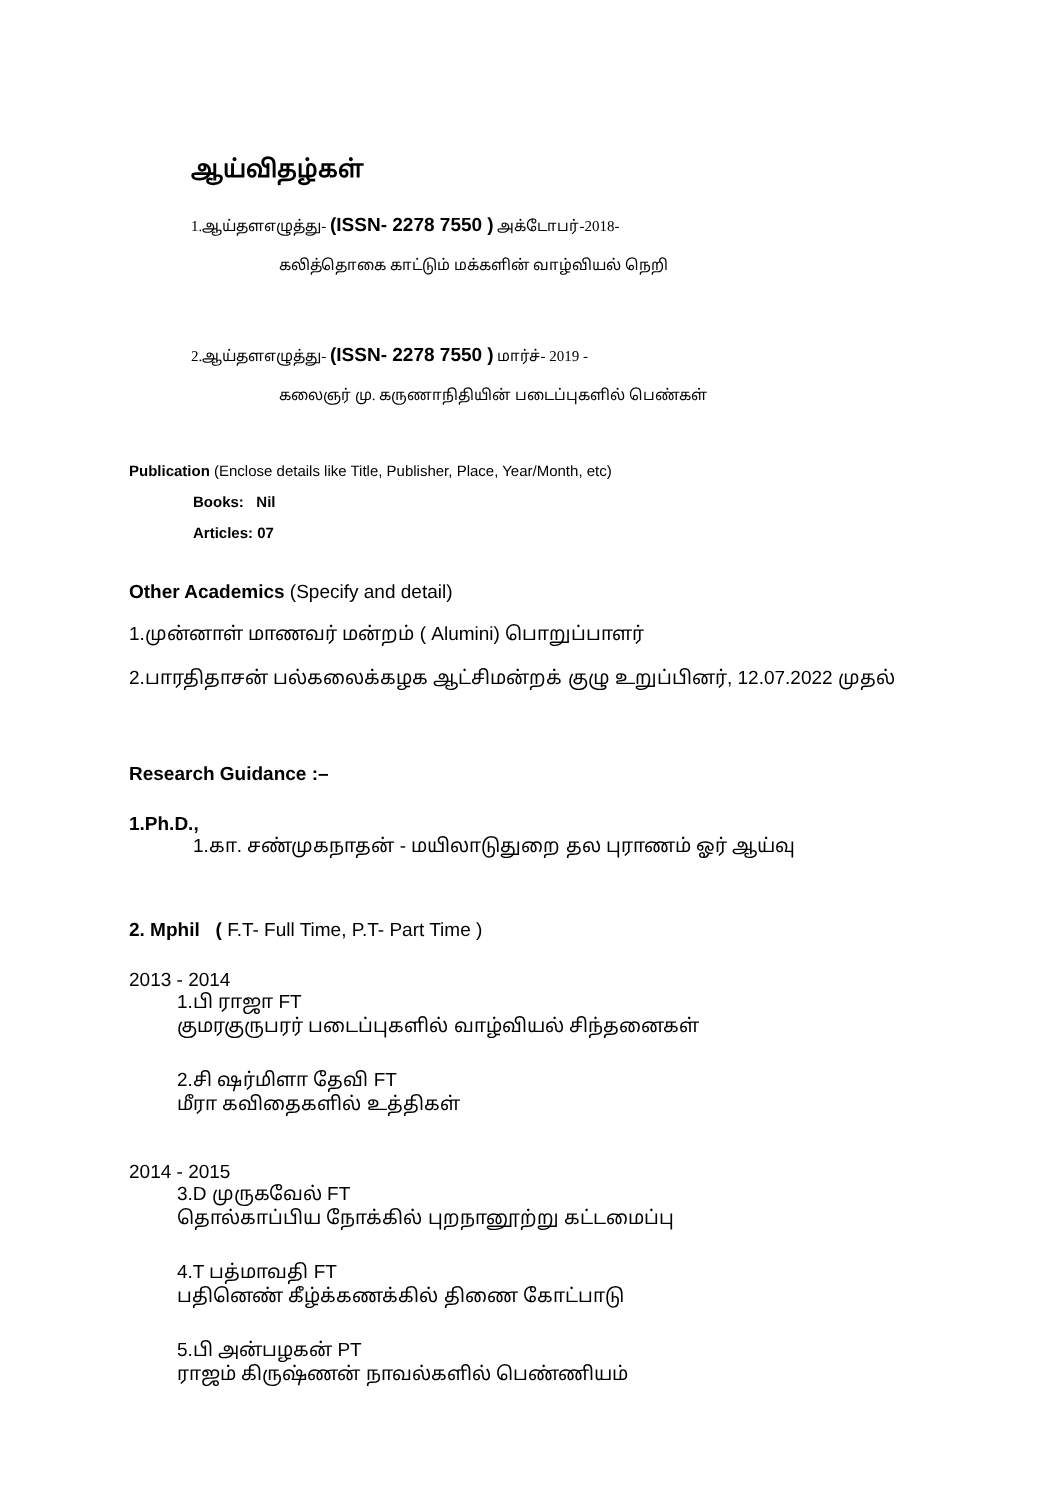ஆய்விதழ்கள்
1.ஆய்தளஎழுத்து- (ISSN- 2278 7550 ) அக்டோபர்-2018-
கலித்தொகை காட்டும் மக்களின் வாழ்வியல் நெறி
2.ஆய்தளஎழுத்து- (ISSN- 2278 7550 ) மார்ச்- 2019 -
கலைஞர் மு. கருணாநிதியின் படைப்புகளில் பெண்கள்
Publication (Enclose details like Title, Publisher, Place, Year/Month, etc)
Books: Nil
Articles: 07
Other Academics (Specify and detail)
1.முன்னாள் மாணவர் மன்றம் ( Alumini) பொறுப்பாளர்
2.பாரதிதாசன் பல்கலைக்கழக ஆட்சிமன்றக் குழு உறுப்பினர், 12.07.2022 முதல்
Research Guidance :–
1.Ph.D.,
1.கா. சண்முகநாதன் - மயிலாடுதுறை தல புராணம் ஓர் ஆய்வு
2. Mphil ( F.T- Full Time, P.T- Part Time )
2013 - 2014
1.பி ராஜா FT
குமரகுருபரர் படைப்புகளில் வாழ்வியல் சிந்தனைகள்
2.சி ஷர்மிளா தேவி FT
மீரா கவிதைகளில் உத்திகள்
2014 - 2015
3.D முருகவேல் FT
தொல்காப்பிய நோக்கில் புறநானூற்று கட்டமைப்பு
4.T பத்மாவதி FT
பதினெண் கீழ்க்கணக்கில் திணை கோட்பாடு
5.பி அன்பழகன் PT
ராஜம் கிருஷ்ணன் நாவல்களில் பெண்ணியம்